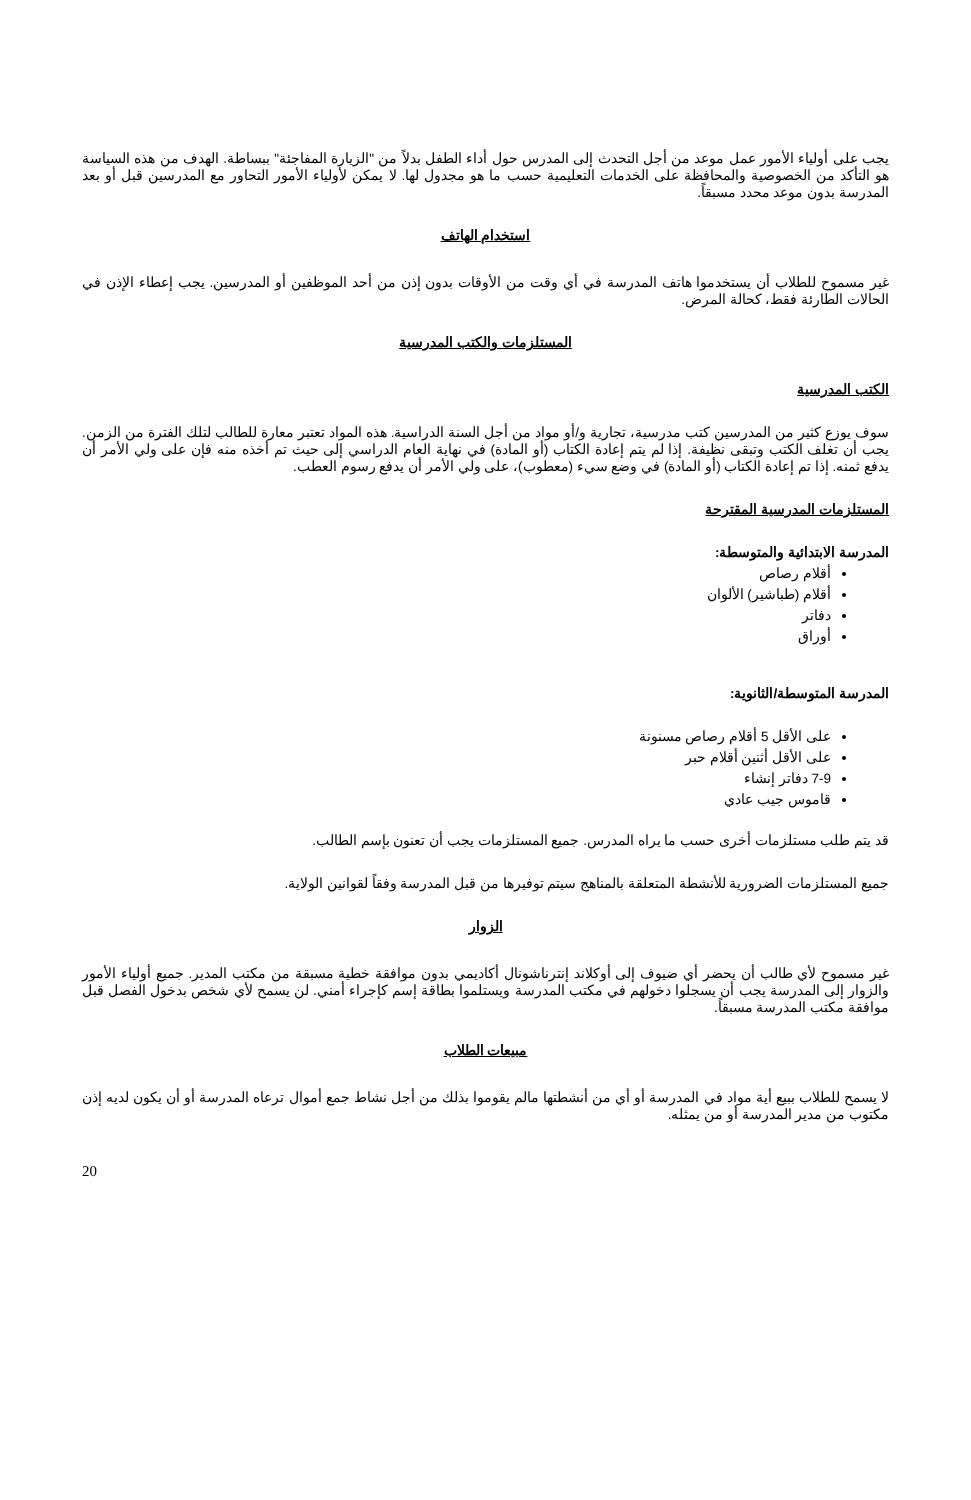يجب على أولياء الأمور عمل موعد من أجل التحدث إلى المدرس حول أداء الطفل بدلاً من "الزيارة المفاجئة" ببساطة. الهدف من هذه السياسة هو التأكد من الخصوصية والمحافظة على الخدمات التعليمية حسب ما هو مجدول لها. لا يمكن لأولياء الأمور التحاور مع المدرسين قبل أو بعد المدرسة بدون موعد محدد مسبقاً.
استخدام الهاتف
غير مسموح للطلاب أن يستخدموا هاتف المدرسة في أي وقت من الأوقات بدون إذن من أحد الموظفين أو المدرسين. يجب إعطاء الإذن في الحالات الطارئة فقط، كحالة المرض.
المستلزمات والكتب المدرسية
الكتب المدرسية
سوف يوزع كثير من المدرسين كتب مدرسية، تجارية و/أو مواد من أجل السنة الدراسية. هذه المواد تعتبر معارة للطالب لتلك الفترة من الزمن. يجب أن تغلف الكتب وتبقى نظيفة. إذا لم يتم إعادة الكتاب (أو المادة) في نهاية العام الدراسي إلى حيث تم أخذه منه فإن على ولي الأمر أن يدفع ثمنه. إذا تم إعادة الكتاب (أو المادة) في وضع سيء (معطوب)، على ولي الأمر أن يدفع رسوم العطب.
المستلزمات المدرسية المقترحة
المدرسة الابتدائية والمتوسطة:
أقلام رصاص
أقلام (طباشير) الألوان
دفاتر
أوراق
المدرسة المتوسطة/الثانوية:
على الأقل 5 أقلام رصاص مسنونة
على الأقل أثنين أقلام حبر
7-9 دفاتر إنشاء
قاموس جيب عادي
قد يتم طلب مستلزمات أخرى حسب ما يراه المدرس. جميع المستلزمات يجب أن تعنون بإسم الطالب.
جميع المستلزمات الضرورية للأنشطة المتعلقة بالمناهج سيتم توفيرها من قبل المدرسة وفقاً لقوانين الولاية.
الزوار
غير مسموح لأي طالب أن يحضر أي ضيوف إلى أوكلاند إنترناشونال أكاديمي بدون موافقة خطية مسبقة من مكتب المدير. جميع أولياء الأمور والزوار إلى المدرسة يجب أن يسجلوا دخولهم في مكتب المدرسة ويستلموا بطاقة إسم كإجراء أمني. لن يسمح لأي شخص بدخول الفصل قبل موافقة مكتب المدرسة مسبقاً.
مبيعات الطلاب
لا يسمح للطلاب ببيع أية مواد في المدرسة أو أي من أنشطتها مالم يقوموا بذلك من أجل نشاط جمع أموال ترعاه المدرسة أو أن يكون لديه إذن مكتوب من مدير المدرسة أو من يمثله.
20